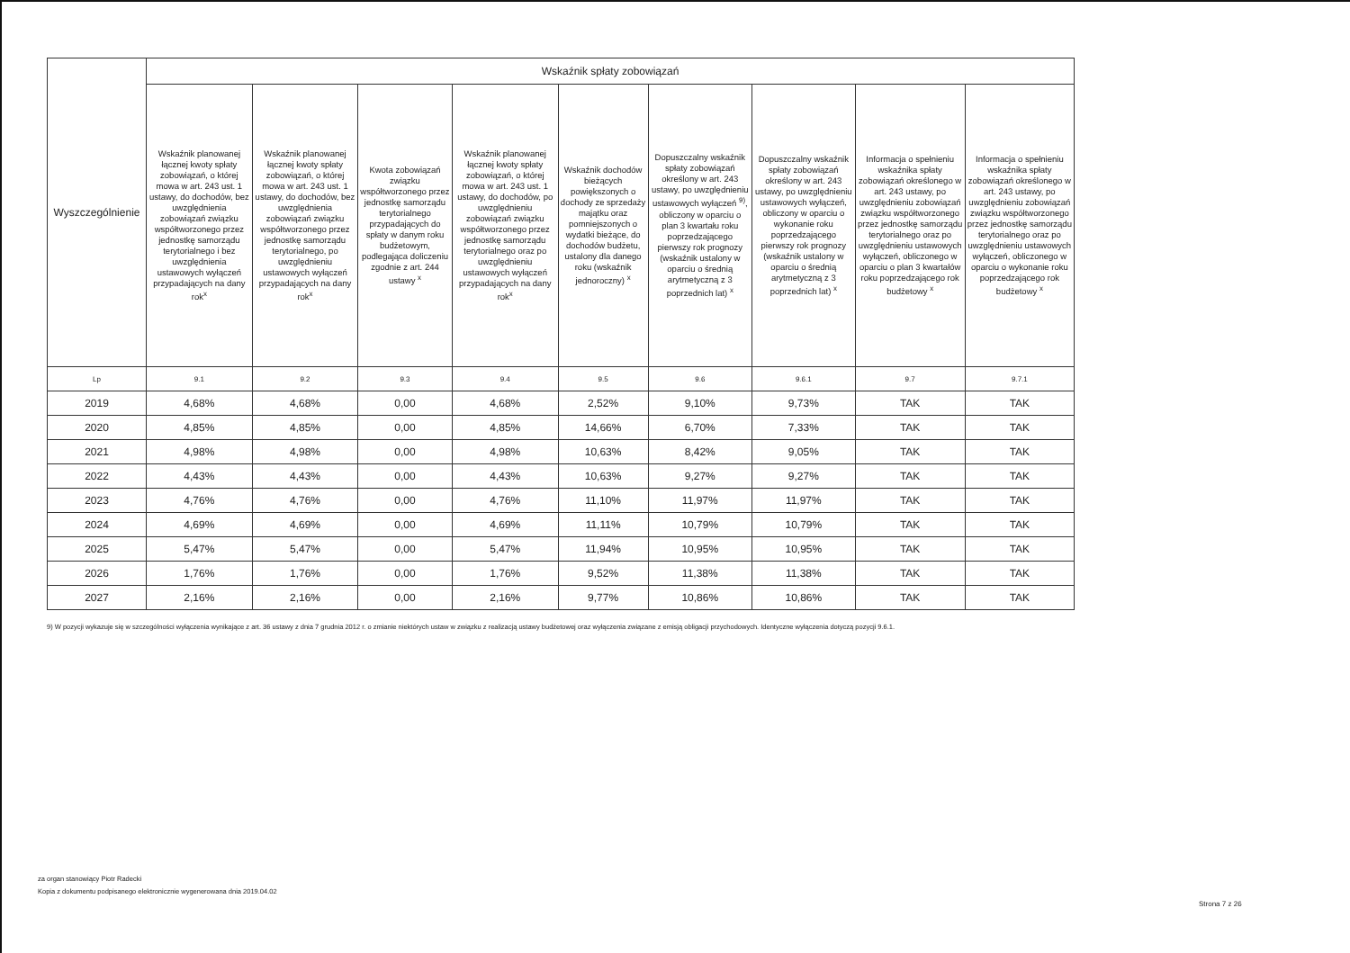| Wyszczególnienie | Wskaźnik spłaty zobowiązań | | | | | | | | |
| --- | --- | --- | --- | --- | --- | --- | --- | --- | --- |
| | Wskaźnik planowanej łącznej kwoty spłaty zobowiązań, o której mowa w art. 243 ust. 1 ustawy, do dochodów, bez uwzględnienia zobowiązań związku współtworzonego przez jednostkę samorządu terytorialnego i bez uwzględnienia ustawowych wyłączeń przypadających na dany rok<sup>x</sup> | Wskaźnik planowanej łącznej kwoty spłaty zobowiązań, o której mowa w art. 243 ust. 1 ustawy, do dochodów, bez uwzględnienia zobowiązań związku współtworzonego przez jednostkę samorządu terytorialnego, po uwzględnieniu ustawowych wyłączeń przypadających na dany rok<sup>x</sup> | Kwota zobowiązań związku współtworzonego przez jednostkę samorządu terytorialnego przypadających do spłaty w danym roku budżetowym, podlegająca doliczeniu zgodnie z art. 244 ustawy <sup>x</sup> | Wskaźnik planowanej łącznej kwoty spłaty zobowiązań, o której mowa w art. 243 ust. 1 ustawy, do dochodów, po uwzględnieniu zobowiązań związku współtworzonego przez jednostkę samorządu terytorialnego oraz po uwzględnieniu ustawowych wyłączeń przypadających na dany rok<sup>x</sup> | Wskaźnik dochodów bieżących powiększonych o dochody ze sprzedaży majątku oraz pomniejszonych o wydatki bieżące, do dochodów budżetu, ustalony dla danego roku (wskaźnik jednoroczny) <sup>x</sup> | Dopuszczalny wskaźnik spłaty zobowiązań określony w art. 243 ustawy, po uwzględnieniu ustawowych wyłączeń <sup>9)</sup>, obliczony w oparciu o plan 3 kwartału roku poprzedzającego pierwszy rok prognozy (wskaźnik ustalony w oparciu o średnią arytmetyczną z 3 poprzednich lat) <sup>x</sup> | Dopuszczalny wskaźnik spłaty zobowiązań określony w art. 243 ustawy, po uwzględnieniu ustawowych wyłączeń, obliczony w oparciu o wykonanie roku poprzedzającego pierwszy rok prognozy (wskaźnik ustalony w oparciu o średnią arytmetyczną z 3 poprzednich lat) <sup>x</sup> | Informacja o spełnieniu wskaźnika spłaty zobowiązań określonego w art. 243 ustawy, po uwzględnieniu zobowiązań związku współtworzonego przez jednostkę samorządu terytorialnego oraz po uwzględnieniu ustawowych wyłączeń, obliczonego w oparciu o plan 3 kwartałów roku poprzedzającego rok budżetowy <sup>x</sup> | Informacja o spełnieniu wskaźnika spłaty zobowiązań określonego w art. 243 ustawy, po uwzględnieniu zobowiązań związku współtworzonego przez jednostkę samorządu terytorialnego oraz po uwzględnieniu ustawowych wyłączeń, obliczonego w oparciu o wykonanie roku poprzedzającego rok budżetowy <sup>x</sup> |
| Lp | 9.1 | 9.2 | 9.3 | 9.4 | 9.5 | 9.6 | 9.6.1 | 9.7 | 9.7.1 |
| 2019 | 4,68% | 4,68% | 0,00 | 4,68% | 2,52% | 9,10% | 9,73% | TAK | TAK |
| 2020 | 4,85% | 4,85% | 0,00 | 4,85% | 14,66% | 6,70% | 7,33% | TAK | TAK |
| 2021 | 4,98% | 4,98% | 0,00 | 4,98% | 10,63% | 8,42% | 9,05% | TAK | TAK |
| 2022 | 4,43% | 4,43% | 0,00 | 4,43% | 10,63% | 9,27% | 9,27% | TAK | TAK |
| 2023 | 4,76% | 4,76% | 0,00 | 4,76% | 11,10% | 11,97% | 11,97% | TAK | TAK |
| 2024 | 4,69% | 4,69% | 0,00 | 4,69% | 11,11% | 10,79% | 10,79% | TAK | TAK |
| 2025 | 5,47% | 5,47% | 0,00 | 5,47% | 11,94% | 10,95% | 10,95% | TAK | TAK |
| 2026 | 1,76% | 1,76% | 0,00 | 1,76% | 9,52% | 11,38% | 11,38% | TAK | TAK |
| 2027 | 2,16% | 2,16% | 0,00 | 2,16% | 9,77% | 10,86% | 10,86% | TAK | TAK |
9) W pozycji wykazuje się w szczególności wyłączenia wynikające z art. 36 ustawy z dnia 7 grudnia 2012 r. o zmianie niektórych ustaw w związku z realizacją ustawy budżetowej oraz wyłączenia związane z emisją obligacji przychodowych. Identyczne wyłączenia dotyczą pozycji 9.6.1.
za organ stanowiący Piotr Radecki
Kopia z dokumentu podpisanego elektronicznie wygenerowana dnia 2019.04.02
Strona 7 z 26